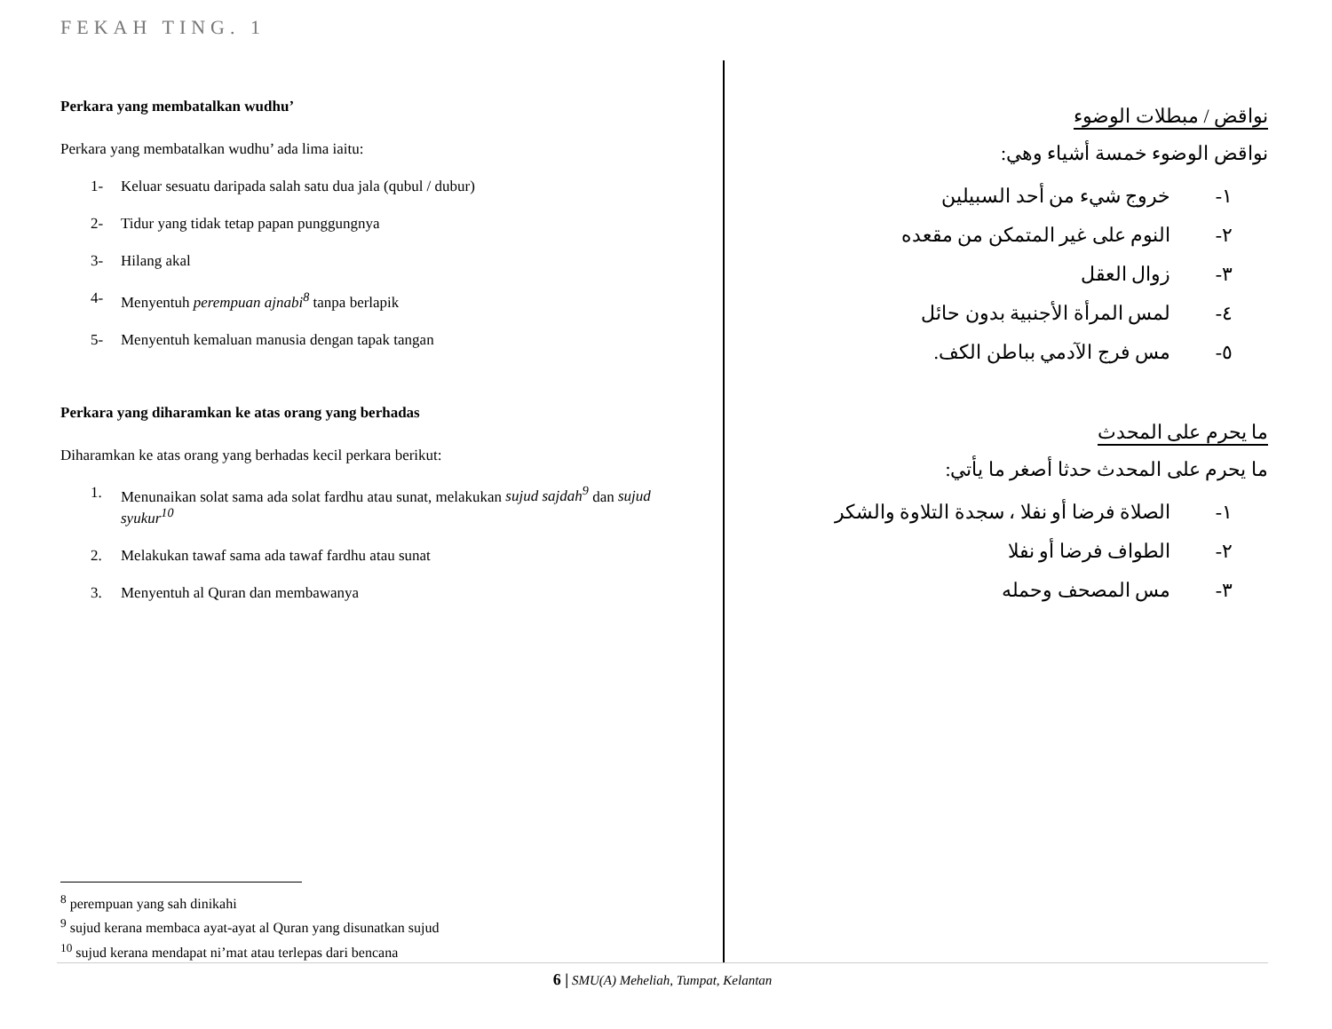FEKAH TING. 1
Perkara yang membatalkan wudhu’
Perkara yang membatalkan wudhu’ ada lima iaitu:
1- Keluar sesuatu daripada salah satu dua jala (qubul / dubur)
2- Tidur yang tidak tetap papan punggungnya
3- Hilang akal
4- Menyentuh perempuan ajnabi<sup>8</sup> tanpa berlapik
5- Menyentuh kemaluan manusia dengan tapak tangan
Perkara yang diharamkan ke atas orang yang berhadas
Diharamkan ke atas orang yang berhadas kecil perkara berikut:
1. Menunaikan solat sama ada solat fardhu atau sunat, melakukan sujud sajdah<sup>9</sup> dan sujud syukur<sup>10</sup>
2. Melakukan tawaf sama ada tawaf fardhu atau sunat
3. Menyentuh al Quran dan membawanya
<sup>8</sup> perempuan yang sah dinikahi
<sup>9</sup> sujud kerana membaca ayat-ayat al Quran yang disunatkan sujud
<sup>10</sup> sujud kerana mendapat ni’mat atau terlepas dari bencana
نواقض / مبطلات الوضوء
نواقض الوضوء خمسة أشياء وهي:
١- خروج شيء من أحد السبيلين
٢- النوم على غير المتمكن من مقعده
٣- زوال العقل
٤- لمس المرأة الأجنبية بدون حائل
٥- مس فرج الآدمي بباطن الكف.
ما يحرم على المحدث
ما يحرم على المحدث حدثا أصغر ما يأتي:
١- الصلاة فرضا أو نفلا ، سجدة التلاوة والشكر
٢- الطواف فرضا أو نفلا
٣- مس المصحف وحمله
6 | SMU(A) Meheliah, Tumpat, Kelantan